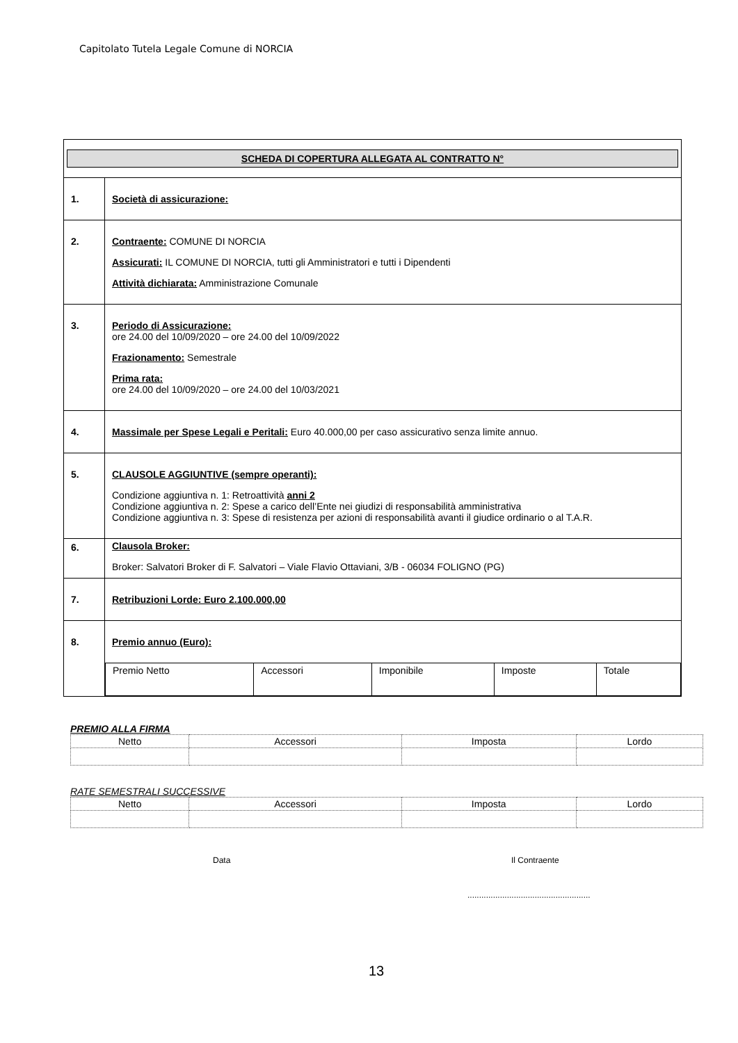Capitolato Tutela Legale Comune di NORCIA
| SCHEDA DI COPERTURA ALLEGATA AL CONTRATTO N° | |
| 1. | Società di assicurazione: |
| 2. | Contraente: COMUNE DI NORCIA Assicurati: IL COMUNE DI NORCIA, tutti gli Amministratori e tutti i Dipendenti Attività dichiarata: Amministrazione Comunale |
| 3. | Periodo di Assicurazione: ore 24.00 del 10/09/2020 – ore 24.00 del 10/09/2022 Frazionamento: Semestrale Prima rata: ore 24.00 del 10/09/2020 – ore 24.00 del 10/03/2021 |
| 4. | Massimale per Spese Legali e Peritali: Euro 40.000,00 per caso assicurativo senza limite annuo. |
| 5. | CLAUSOLE AGGIUNTIVE (sempre operanti): Condizione aggiuntiva n. 1: Retroattività anni 2 Condizione aggiuntiva n. 2: Spese a carico dell’Ente nei giudizi di responsabilità amministrativa Condizione aggiuntiva n. 3: Spese di resistenza per azioni di responsabilità avanti il giudice ordinario o al T.A.R. |
| 6. | Clausola Broker: Broker: Salvatori Broker di F. Salvatori – Viale Flavio Ottaviani, 3/B - 06034 FOLIGNO (PG) |
| 7. | Retribuzioni Lorde: Euro 2.100.000,00 |
| 8. | Premio annuo (Euro): / Premio Netto / Accessori / Imponibile / Imposte / Totale / |
PREMIO ALLA FIRMA
| Netto | Accessori | Imposta | Lordo |
RATE SEMESTRALI SUCCESSIVE
| Netto | Accessori | Imposta | Lordo |
Data Il Contraente
.....................................................
13